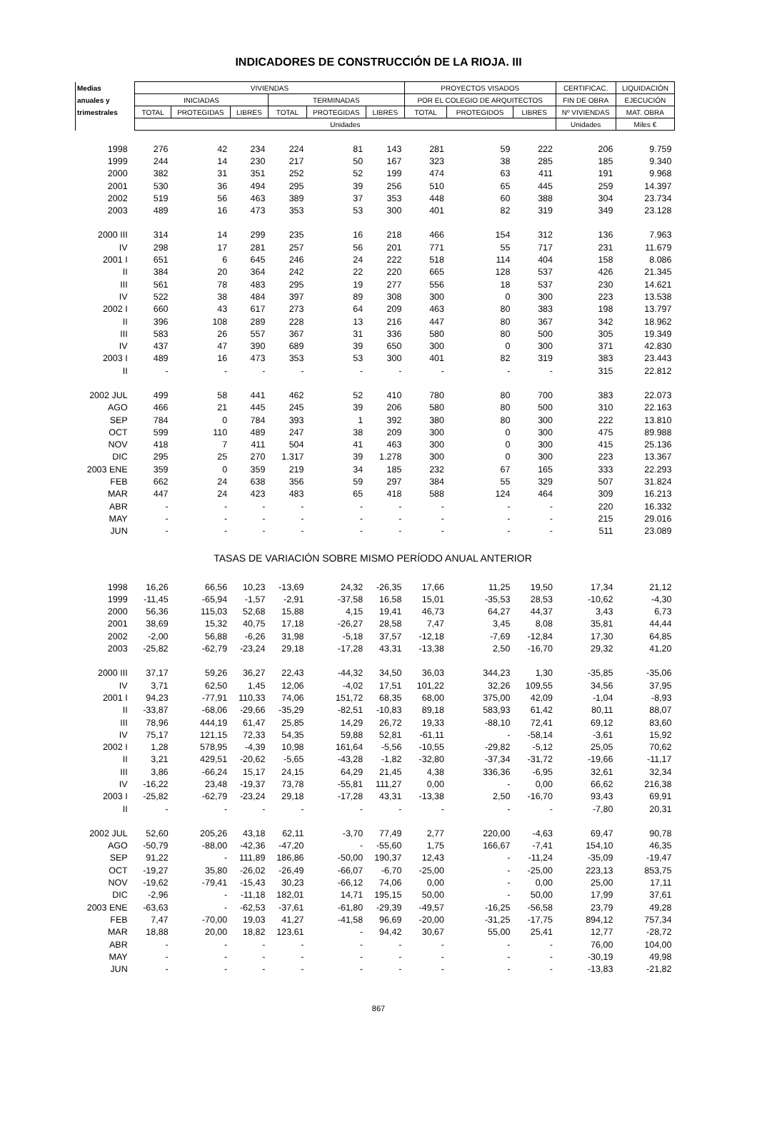INDICADORES DE CONSTRUCCIÓN DE LA RIOJA. III
| Medias | VIVIENDAS | | | | | | PROYECTOS VISADOS | | | CERTIFICAC. | LIQUIDACIÓN |
| --- | --- | --- | --- | --- | --- | --- | --- | --- | --- | --- | --- |
| anuales y | INICIADAS | | | TERMINADAS | | | POR EL COLEGIO DE ARQUITECTOS | | | FIN DE OBRA | EJECUCIÓN |
| trimestrales | TOTAL | PROTEGIDAS | LIBRES | TOTAL | PROTEGIDAS | LIBRES | TOTAL | PROTEGIDOS | LIBRES | Nº VIVIENDAS | MAT. OBRA |
| | Unidades | | | | | | | | | Unidades | Miles € |
| 1998 | 276 | 42 | 234 | 224 | 81 | 143 | 281 | 59 | 222 | 206 | 9.759 |
| 1999 | 244 | 14 | 230 | 217 | 50 | 167 | 323 | 38 | 285 | 185 | 9.340 |
| 2000 | 382 | 31 | 351 | 252 | 52 | 199 | 474 | 63 | 411 | 191 | 9.968 |
| 2001 | 530 | 36 | 494 | 295 | 39 | 256 | 510 | 65 | 445 | 259 | 14.397 |
| 2002 | 519 | 56 | 463 | 389 | 37 | 353 | 448 | 60 | 388 | 304 | 23.734 |
| 2003 | 489 | 16 | 473 | 353 | 53 | 300 | 401 | 82 | 319 | 349 | 23.128 |
| 2000 III | 314 | 14 | 299 | 235 | 16 | 218 | 466 | 154 | 312 | 136 | 7.963 |
| IV | 298 | 17 | 281 | 257 | 56 | 201 | 771 | 55 | 717 | 231 | 11.679 |
| 2001 I | 651 | 6 | 645 | 246 | 24 | 222 | 518 | 114 | 404 | 158 | 8.086 |
| II | 384 | 20 | 364 | 242 | 22 | 220 | 665 | 128 | 537 | 426 | 21.345 |
| III | 561 | 78 | 483 | 295 | 19 | 277 | 556 | 18 | 537 | 230 | 14.621 |
| IV | 522 | 38 | 484 | 397 | 89 | 308 | 300 | 0 | 300 | 223 | 13.538 |
| 2002 I | 660 | 43 | 617 | 273 | 64 | 209 | 463 | 80 | 383 | 198 | 13.797 |
| II | 396 | 108 | 289 | 228 | 13 | 216 | 447 | 80 | 367 | 342 | 18.962 |
| III | 583 | 26 | 557 | 367 | 31 | 336 | 580 | 80 | 500 | 305 | 19.349 |
| IV | 437 | 47 | 390 | 689 | 39 | 650 | 300 | 0 | 300 | 371 | 42.830 |
| 2003 I | 489 | 16 | 473 | 353 | 53 | 300 | 401 | 82 | 319 | 383 | 23.443 |
| II | - | - | - | - | - | - | - | - | - | 315 | 22.812 |
| 2002 JUL | 499 | 58 | 441 | 462 | 52 | 410 | 780 | 80 | 700 | 383 | 22.073 |
| AGO | 466 | 21 | 445 | 245 | 39 | 206 | 580 | 80 | 500 | 310 | 22.163 |
| SEP | 784 | 0 | 784 | 393 | 1 | 392 | 380 | 80 | 300 | 222 | 13.810 |
| OCT | 599 | 110 | 489 | 247 | 38 | 209 | 300 | 0 | 300 | 475 | 89.988 |
| NOV | 418 | 7 | 411 | 504 | 41 | 463 | 300 | 0 | 300 | 415 | 25.136 |
| DIC | 295 | 25 | 270 | 1.317 | 39 | 1.278 | 300 | 0 | 300 | 223 | 13.367 |
| 2003 ENE | 359 | 0 | 359 | 219 | 34 | 185 | 232 | 67 | 165 | 333 | 22.293 |
| FEB | 662 | 24 | 638 | 356 | 59 | 297 | 384 | 55 | 329 | 507 | 31.824 |
| MAR | 447 | 24 | 423 | 483 | 65 | 418 | 588 | 124 | 464 | 309 | 16.213 |
| ABR | - | - | - | - | - | - | - | - | - | 220 | 16.332 |
| MAY | - | - | - | - | - | - | - | - | - | 215 | 29.016 |
| JUN | - | - | - | - | - | - | - | - | - | 511 | 23.089 |
| TASAS DE VARIACIÓN SOBRE MISMO PERÍODO ANUAL ANTERIOR | | | | | | | | | | | |
| 1998 | 16,26 | 66,56 | 10,23 | -13,69 | 24,32 | -26,35 | 17,66 | 11,25 | 19,50 | 17,34 | 21,12 |
| 1999 | -11,45 | -65,94 | -1,57 | -2,91 | -37,58 | 16,58 | 15,01 | -35,53 | 28,53 | -10,62 | -4,30 |
| 2000 | 56,36 | 115,03 | 52,68 | 15,88 | 4,15 | 19,41 | 46,73 | 64,27 | 44,37 | 3,43 | 6,73 |
| 2001 | 38,69 | 15,32 | 40,75 | 17,18 | -26,27 | 28,58 | 7,47 | 3,45 | 8,08 | 35,81 | 44,44 |
| 2002 | -2,00 | 56,88 | -6,26 | 31,98 | -5,18 | 37,57 | -12,18 | -7,69 | -12,84 | 17,30 | 64,85 |
| 2003 | -25,82 | -62,79 | -23,24 | 29,18 | -17,28 | 43,31 | -13,38 | 2,50 | -16,70 | 29,32 | 41,20 |
| 2000 III | 37,17 | 59,26 | 36,27 | 22,43 | -44,32 | 34,50 | 36,03 | 344,23 | 1,30 | -35,85 | -35,06 |
| IV | 3,71 | 62,50 | 1,45 | 12,06 | -4,02 | 17,51 | 101,22 | 32,26 | 109,55 | 34,56 | 37,95 |
| 2001 I | 94,23 | -77,91 | 110,33 | 74,06 | 151,72 | 68,35 | 68,00 | 375,00 | 42,09 | -1,04 | -8,93 |
| II | -33,87 | -68,06 | -29,66 | -35,29 | -82,51 | -10,83 | 89,18 | 583,93 | 61,42 | 80,11 | 88,07 |
| III | 78,96 | 444,19 | 61,47 | 25,85 | 14,29 | 26,72 | 19,33 | -88,10 | 72,41 | 69,12 | 83,60 |
| IV | 75,17 | 121,15 | 72,33 | 54,35 | 59,88 | 52,81 | -61,11 | - | -58,14 | -3,61 | 15,92 |
| 2002 I | 1,28 | 578,95 | -4,39 | 10,98 | 161,64 | -5,56 | -10,55 | -29,82 | -5,12 | 25,05 | 70,62 |
| II | 3,21 | 429,51 | -20,62 | -5,65 | -43,28 | -1,82 | -32,80 | -37,34 | -31,72 | -19,66 | -11,17 |
| III | 3,86 | -66,24 | 15,17 | 24,15 | 64,29 | 21,45 | 4,38 | 336,36 | -6,95 | 32,61 | 32,34 |
| IV | -16,22 | 23,48 | -19,37 | 73,78 | -55,81 | 111,27 | 0,00 | - | 0,00 | 66,62 | 216,38 |
| 2003 I | -25,82 | -62,79 | -23,24 | 29,18 | -17,28 | 43,31 | -13,38 | 2,50 | -16,70 | 93,43 | 69,91 |
| II | - | - | - | - | - | - | - | - | - | -7,80 | 20,31 |
| 2002 JUL | 52,60 | 205,26 | 43,18 | 62,11 | -3,70 | 77,49 | 2,77 | 220,00 | -4,63 | 69,47 | 90,78 |
| AGO | -50,79 | -88,00 | -42,36 | -47,20 | - | -55,60 | 1,75 | 166,67 | -7,41 | 154,10 | 46,35 |
| SEP | 91,22 | - | 111,89 | 186,86 | -50,00 | 190,37 | 12,43 | - | -11,24 | -35,09 | -19,47 |
| OCT | -19,27 | 35,80 | -26,02 | -26,49 | -66,07 | -6,70 | -25,00 | - | -25,00 | 223,13 | 853,75 |
| NOV | -19,62 | -79,41 | -15,43 | 30,23 | -66,12 | 74,06 | 0,00 | - | 0,00 | 25,00 | 17,11 |
| DIC | -2,96 | - | -11,18 | 182,01 | 14,71 | 195,15 | 50,00 | - | 50,00 | 17,99 | 37,61 |
| 2003 ENE | -63,63 | - | -62,53 | -37,61 | -61,80 | -29,39 | -49,57 | -16,25 | -56,58 | 23,79 | 49,28 |
| FEB | 7,47 | -70,00 | 19,03 | 41,27 | -41,58 | 96,69 | -20,00 | -31,25 | -17,75 | 894,12 | 757,34 |
| MAR | 18,88 | 20,00 | 18,82 | 123,61 | - | 94,42 | 30,67 | 55,00 | 25,41 | 12,77 | -28,72 |
| ABR | - | - | - | - | - | - | - | - | - | 76,00 | 104,00 |
| MAY | - | - | - | - | - | - | - | - | - | -30,19 | 49,98 |
| JUN | - | - | - | - | - | - | - | - | - | -13,83 | -21,82 |
867